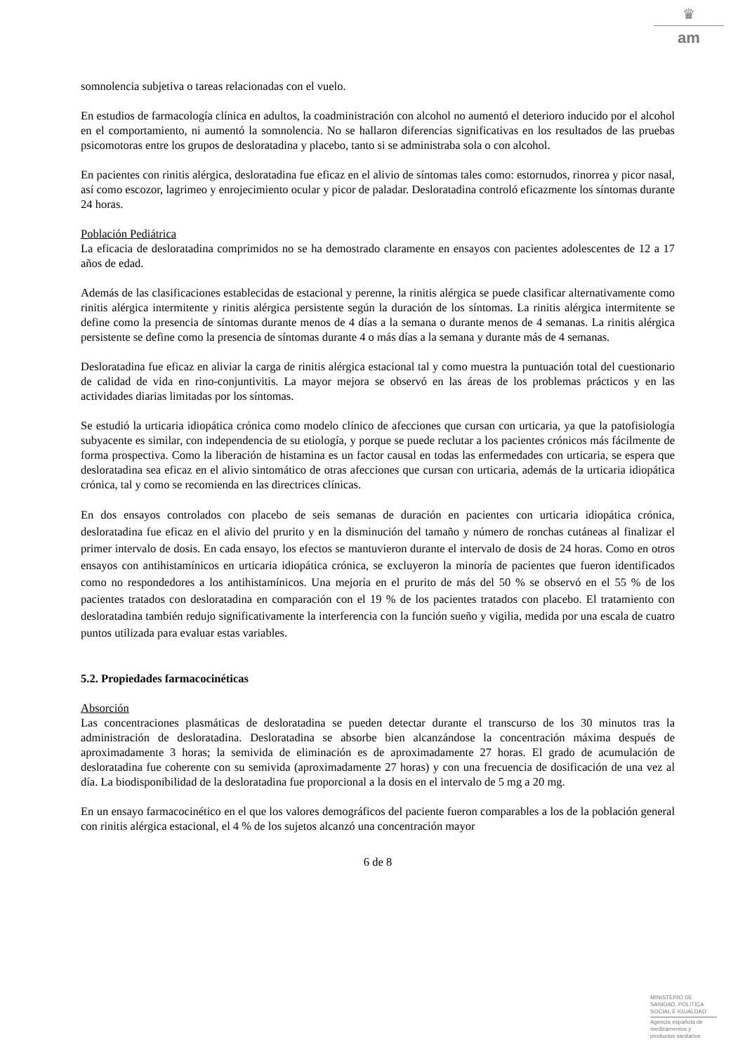♛
am
somnolencia subjetiva o tareas relacionadas con el vuelo.
En estudios de farmacología clínica en adultos, la coadministración con alcohol no aumentó el deterioro inducido por el alcohol en el comportamiento, ni aumentó la somnolencia. No se hallaron diferencias significativas en los resultados de las pruebas psicomotoras entre los grupos de desloratadina y placebo, tanto si se administraba sola o con alcohol.
En pacientes con rinitis alérgica, desloratadina fue eficaz en el alivio de síntomas tales como: estornudos, rinorrea y picor nasal, así como escozor, lagrimeo y enrojecimiento ocular y picor de paladar. Desloratadina controló eficazmente los síntomas durante 24 horas.
Población Pediátrica
La eficacia de desloratadina comprimidos no se ha demostrado claramente en ensayos con pacientes adolescentes de 12 a 17 años de edad.
Además de las clasificaciones establecidas de estacional y perenne, la rinitis alérgica se puede clasificar alternativamente como rinitis alérgica intermitente y rinitis alérgica persistente según la duración de los síntomas. La rinitis alérgica intermitente se define como la presencia de síntomas durante menos de 4 días a la semana o durante menos de 4 semanas. La rinitis alérgica persistente se define como la presencia de síntomas durante 4 o más días a la semana y durante más de 4 semanas.
Desloratadina fue eficaz en aliviar la carga de rinitis alérgica estacional tal y como muestra la puntuación total del cuestionario de calidad de vida en rino-conjuntivitis. La mayor mejora se observó en las áreas de los problemas prácticos y en las actividades diarias limitadas por los síntomas.
Se estudió la urticaria idiopática crónica como modelo clínico de afecciones que cursan con urticaria, ya que la patofisiología subyacente es similar, con independencia de su etiología, y porque se puede reclutar a los pacientes crónicos más fácilmente de forma prospectiva. Como la liberación de histamina es un factor causal en todas las enfermedades con urticaria, se espera que desloratadina sea eficaz en el alivio sintomático de otras afecciones que cursan con urticaria, además de la urticaria idiopática crónica, tal y como se recomienda en las directrices clínicas.
En dos ensayos controlados con placebo de seis semanas de duración en pacientes con urticaria idiopática crónica, desloratadina fue eficaz en el alivio del prurito y en la disminución del tamaño y número de ronchas cutáneas al finalizar el primer intervalo de dosis. En cada ensayo, los efectos se mantuvieron durante el intervalo de dosis de 24 horas. Como en otros ensayos con antihistamínicos en urticaria idiopática crónica, se excluyeron la minoría de pacientes que fueron identificados como no respondedores a los antihistamínicos. Una mejoría en el prurito de más del 50 % se observó en el 55 % de los pacientes tratados con desloratadina en comparación con el 19 % de los pacientes tratados con placebo. El tratamiento con desloratadina también redujo significativamente la interferencia con la función sueño y vigilia, medida por una escala de cuatro puntos utilizada para evaluar estas variables.
5.2. Propiedades farmacocinéticas
Absorción
Las concentraciones plasmáticas de desloratadina se pueden detectar durante el transcurso de los 30 minutos tras la administración de desloratadina. Desloratadina se absorbe bien alcanzándose la concentración máxima después de aproximadamente 3 horas; la semivida de eliminación es de aproximadamente 27 horas. El grado de acumulación de desloratadina fue coherente con su semivida (aproximadamente 27 horas) y con una frecuencia de dosificación de una vez al día. La biodisponibilidad de la desloratadina fue proporcional a la dosis en el intervalo de 5 mg a 20 mg.
En un ensayo farmacocinético en el que los valores demográficos del paciente fueron comparables a los de la población general con rinitis alérgica estacional, el 4 % de los sujetos alcanzó una concentración mayor
6 de 8
MINISTERIO DE SANIDAD, POLITICA SOCIAL E IGUALDAD
Agencia española de medicamentos y productos sanitarios